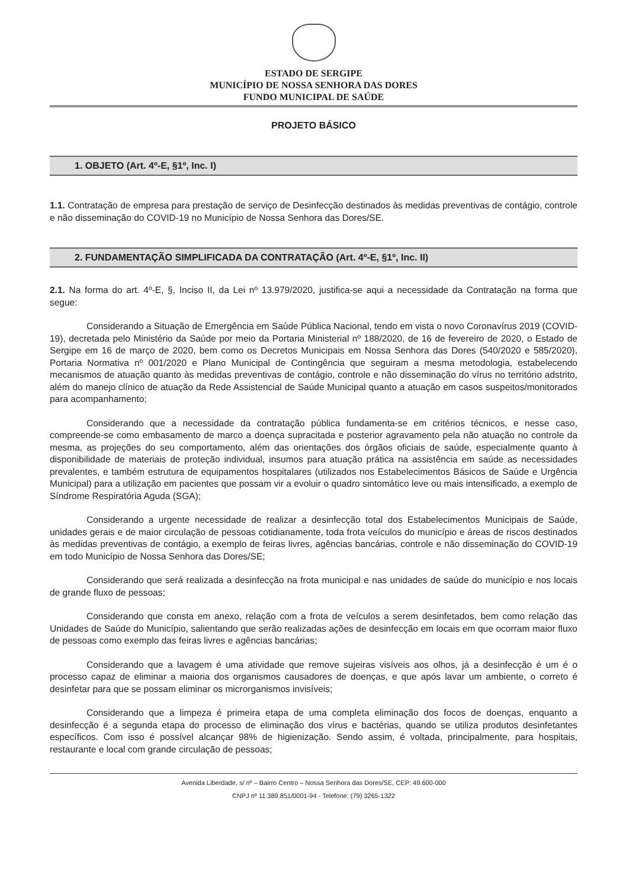ESTADO DE SERGIPE
MUNICÍPIO DE NOSSA SENHORA DAS DORES
FUNDO MUNICIPAL DE SAÚDE
PROJETO BÁSICO
1. OBJETO (Art. 4º-E, §1º, Inc. I)
1.1. Contratação de empresa para prestação de serviço de Desinfecção destinados às medidas preventivas de contágio, controle e não disseminação do COVID-19 no Município de Nossa Senhora das Dores/SE.
2. FUNDAMENTAÇÃO SIMPLIFICADA DA CONTRATAÇÃO (Art. 4º-E, §1º, Inc. II)
2.1. Na forma do art. 4º-E, §, Inciso II, da Lei nº 13.979/2020, justifica-se aqui a necessidade da Contratação na forma que segue:
Considerando a Situação de Emergência em Saúde Pública Nacional, tendo em vista o novo Coronavírus 2019 (COVID-19), decretada pelo Ministério da Saúde por meio da Portaria Ministerial nº 188/2020, de 16 de fevereiro de 2020, o Estado de Sergipe em 16 de março de 2020, bem como os Decretos Municipais em Nossa Senhora das Dores (540/2020 e 585/2020), Portaria Normativa nº 001/2020 e Plano Municipal de Contingência que seguiram a mesma metodologia, estabelecendo mecanismos de atuação quanto às medidas preventivas de contágio, controle e não disseminação do vírus no território adstrito, além do manejo clínico de atuação da Rede Assistencial de Saúde Municipal quanto a atuação em casos suspeitos/monitorados para acompanhamento;
Considerando que a necessidade da contratação pública fundamenta-se em critérios técnicos, e nesse caso, compreende-se como embasamento de marco a doença supracitada e posterior agravamento pela não atuação no controle da mesma, as projeções do seu comportamento, além das orientações dos órgãos oficiais de saúde, especialmente quanto à disponibilidade de materiais de proteção individual, insumos para atuação prática na assistência em saúde as necessidades prevalentes, e também estrutura de equipamentos hospitalares (utilizados nos Estabelecimentos Básicos de Saúde e Urgência Municipal) para a utilização em pacientes que possam vir a evoluir o quadro sintomático leve ou mais intensificado, a exemplo de Síndrome Respiratória Aguda (SGA);
Considerando a urgente necessidade de realizar a desinfecção total dos Estabelecimentos Municipais de Saúde, unidades gerais e de maior circulação de pessoas cotidianamente, toda frota veículos do município e áreas de riscos destinados às medidas preventivas de contágio, a exemplo de feiras livres, agências bancárias, controle e não disseminação do COVID-19 em todo Município de Nossa Senhora das Dores/SE;
Considerando que será realizada a desinfecção na frota municipal e nas unidades de saúde do município e nos locais de grande fluxo de pessoas;
Considerando que consta em anexo, relação com a frota de veículos a serem desinfetados, bem como relação das Unidades de Saúde do Município, salientando que serão realizadas ações de desinfecção em locais em que ocorram maior fluxo de pessoas como exemplo das feiras livres e agências bancárias;
Considerando que a lavagem é uma atividade que remove sujeiras visíveis aos olhos, já a desinfecção é um é o processo capaz de eliminar a maioria dos organismos causadores de doenças, e que após lavar um ambiente, o correto é desinfetar para que se possam eliminar os microrganismos invisíveis;
Considerando que a limpeza é primeira etapa de uma completa eliminação dos focos de doenças, enquanto a desinfecção é a segunda etapa do processo de eliminação dos vírus e bactérias, quando se utiliza produtos desinfetantes específicos. Com isso é possível alcançar 98% de higienização. Sendo assim, é voltada, principalmente, para hospitais, restaurante e local com grande circulação de pessoas;
Avenida Liberdade, s/ nº – Bairro Centro – Nossa Senhora das Dores/SE, CEP: 49.600-000
CNPJ nº 11.389.851/0001-94 - Telefone: (79) 3265-1322